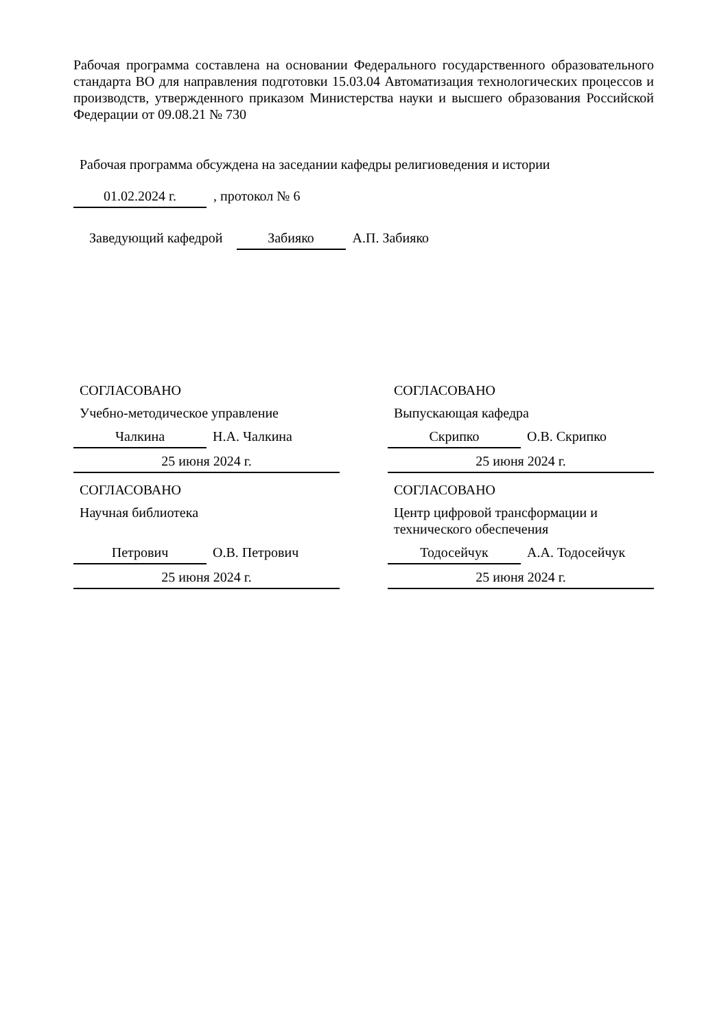Рабочая программа составлена на основании Федерального государственного образовательного стандарта ВО для направления подготовки 15.03.04 Автоматизация технологических процессов и производств, утвержденного приказом Министерства науки и высшего образования Российской Федерации от 09.08.21 № 730
Рабочая программа обсуждена на заседании кафедры религиоведения и истории
01.02.2024 г. , протокол № 6
Заведующий кафедрой Забияко А.П. Забияко
СОГЛАСОВАНО
Учебно-методическое управление
Чалкина Н.А. Чалкина
25 июня 2024 г.
СОГЛАСОВАНО
Научная библиотека
Петрович О.В. Петрович
25 июня 2024 г.
СОГЛАСОВАНО
Выпускающая кафедра
Скрипко О.В. Скрипко
25 июня 2024 г.
СОГЛАСОВАНО
Центр цифровой трансформации и технического обеспечения
Тодосейчук А.А. Тодосейчук
25 июня 2024 г.